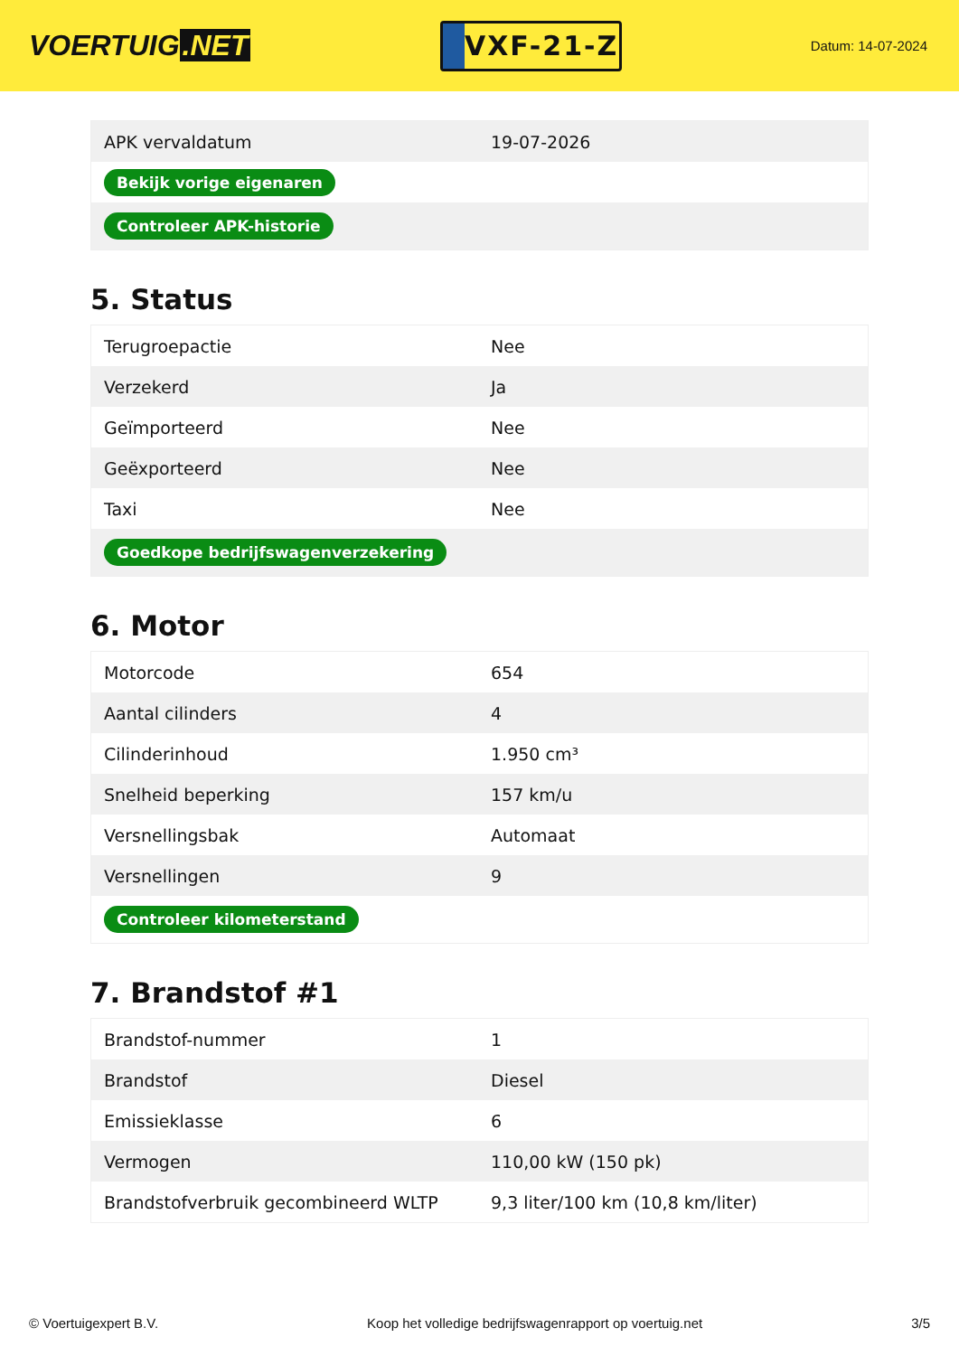VOERTUIG.NET
VXF-21-Z
Datum: 14-07-2024
| APK vervaldatum | 19-07-2026 |
| Bekijk vorige eigenaren | |
| Controleer APK-historie | |
5. Status
| Terugroepactie | Nee |
| Verzekerd | Ja |
| Geïmporteerd | Nee |
| Geëxporteerd | Nee |
| Taxi | Nee |
| Goedkope bedrijfswagenverzekering | |
6. Motor
| Motorcode | 654 |
| Aantal cilinders | 4 |
| Cilinderinhoud | 1.950 cm³ |
| Snelheid beperking | 157 km/u |
| Versnellingsbak | Automaat |
| Versnellingen | 9 |
| Controleer kilometerstand | |
7. Brandstof #1
| Brandstof-nummer | 1 |
| Brandstof | Diesel |
| Emissieklasse | 6 |
| Vermogen | 110,00 kW (150 pk) |
| Brandstofverbruik gecombineerd WLTP | 9,3 liter/100 km (10,8 km/liter) |
© Voertuigexpert B.V. Koop het volledige bedrijfswagenrapport op voertuig.net 3/5